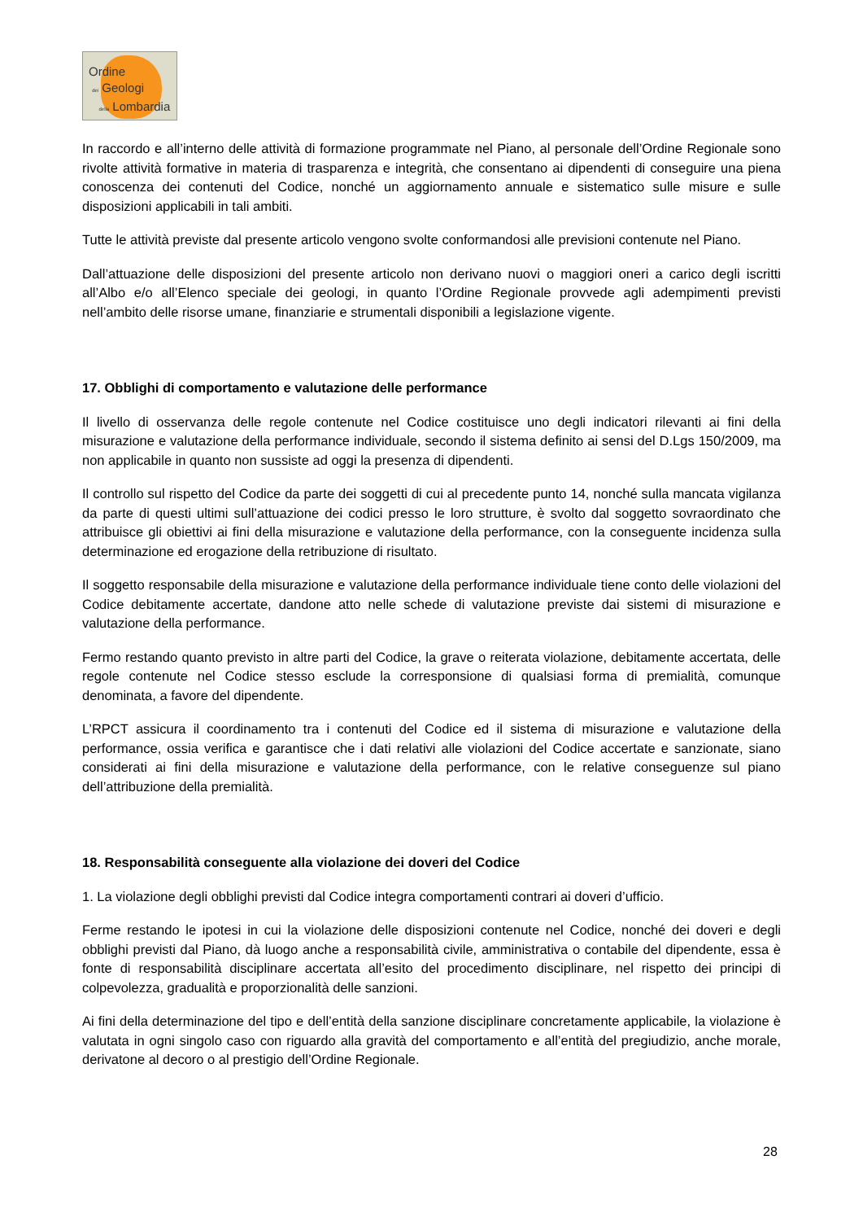Ordine
dei Geologi
della Lombardia
In raccordo e all’interno delle attività di formazione programmate nel Piano, al personale dell’Ordine Regionale sono rivolte attività formative in materia di trasparenza e integrità, che consentano ai dipendenti di conseguire una piena conoscenza dei contenuti del Codice, nonché un aggiornamento annuale e sistematico sulle misure e sulle disposizioni applicabili in tali ambiti.
Tutte le attività previste dal presente articolo vengono svolte conformandosi alle previsioni contenute nel Piano.
Dall’attuazione delle disposizioni del presente articolo non derivano nuovi o maggiori oneri a carico degli iscritti all’Albo e/o all’Elenco speciale dei geologi, in quanto l’Ordine Regionale provvede agli adempimenti previsti nell’ambito delle risorse umane, finanziarie e strumentali disponibili a legislazione vigente.
17. Obblighi di comportamento e valutazione delle performance
Il livello di osservanza delle regole contenute nel Codice costituisce uno degli indicatori rilevanti ai fini della misurazione e valutazione della performance individuale, secondo il sistema definito ai sensi del D.Lgs 150/2009, ma non applicabile in quanto non sussiste ad oggi la presenza di dipendenti.
Il controllo sul rispetto del Codice da parte dei soggetti di cui al precedente punto 14, nonché sulla mancata vigilanza da parte di questi ultimi sull’attuazione dei codici presso le loro strutture, è svolto dal soggetto sovraordinato che attribuisce gli obiettivi ai fini della misurazione e valutazione della performance, con la conseguente incidenza sulla determinazione ed erogazione della retribuzione di risultato.
Il soggetto responsabile della misurazione e valutazione della performance individuale tiene conto delle violazioni del Codice debitamente accertate, dandone atto nelle schede di valutazione previste dai sistemi di misurazione e valutazione della performance.
Fermo restando quanto previsto in altre parti del Codice, la grave o reiterata violazione, debitamente accertata, delle regole contenute nel Codice stesso esclude la corresponsione di qualsiasi forma di premialità, comunque denominata, a favore del dipendente.
L’RPCT assicura il coordinamento tra i contenuti del Codice ed il sistema di misurazione e valutazione della performance, ossia verifica e garantisce che i dati relativi alle violazioni del Codice accertate e sanzionate, siano considerati ai fini della misurazione e valutazione della performance, con le relative conseguenze sul piano dell’attribuzione della premialità.
18. Responsabilità conseguente alla violazione dei doveri del Codice
1. La violazione degli obblighi previsti dal Codice integra comportamenti contrari ai doveri d’ufficio.
Ferme restando le ipotesi in cui la violazione delle disposizioni contenute nel Codice, nonché dei doveri e degli obblighi previsti dal Piano, dà luogo anche a responsabilità civile, amministrativa o contabile del dipendente, essa è fonte di responsabilità disciplinare accertata all’esito del procedimento disciplinare, nel rispetto dei principi di colpevolezza, gradualità e proporzionalità delle sanzioni.
Ai fini della determinazione del tipo e dell’entità della sanzione disciplinare concretamente applicabile, la violazione è valutata in ogni singolo caso con riguardo alla gravità del comportamento e all’entità del pregiudizio, anche morale, derivatone al decoro o al prestigio dell’Ordine Regionale.
28